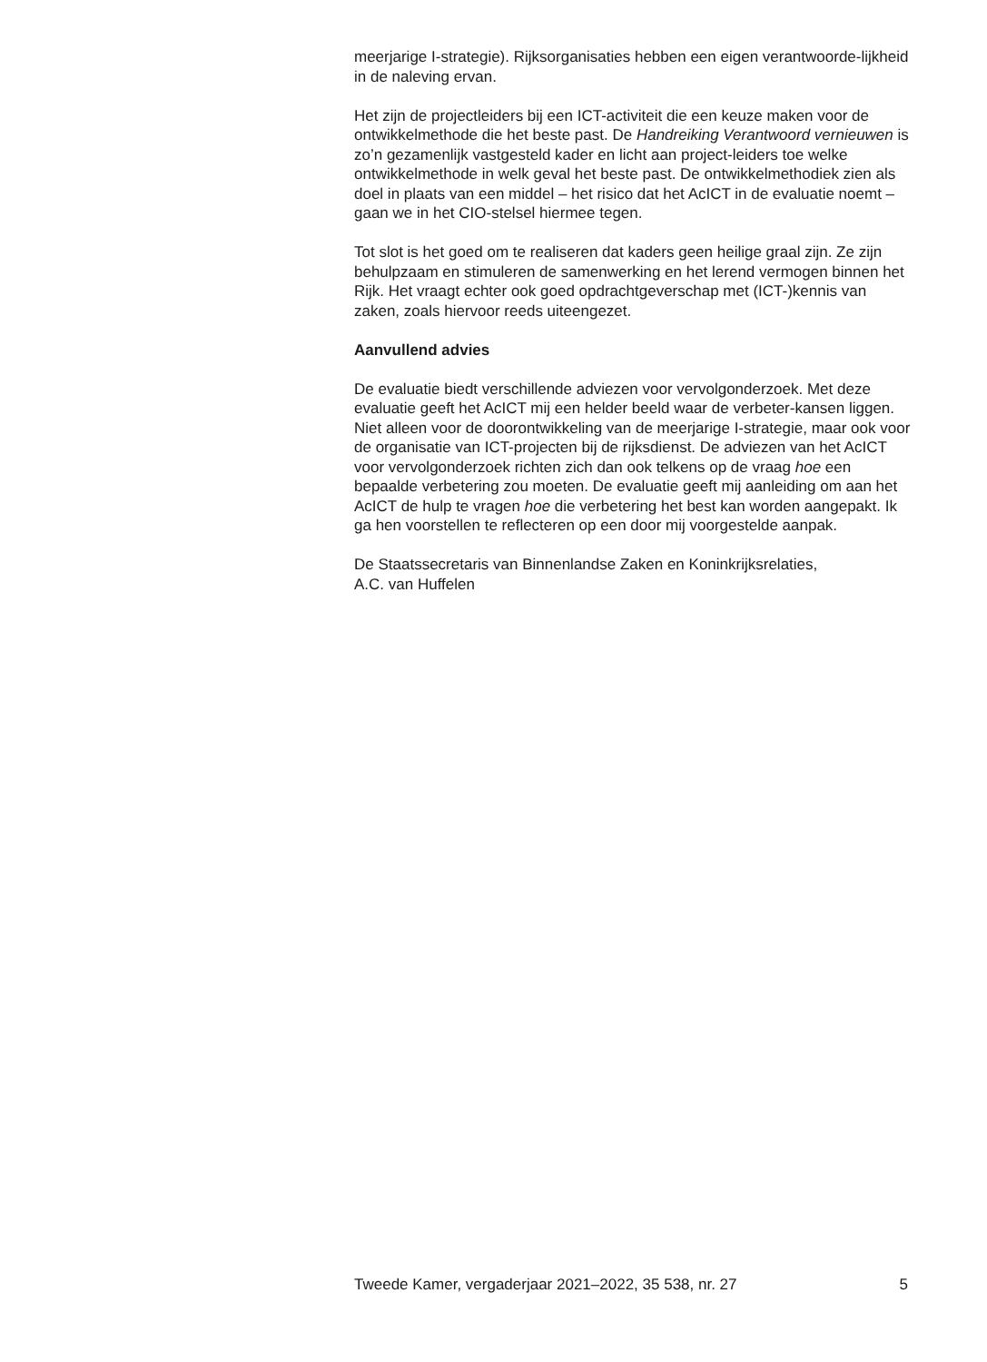meerjarige I-strategie). Rijksorganisaties hebben een eigen verantwoorde-lijkheid in de naleving ervan.
Het zijn de projectleiders bij een ICT-activiteit die een keuze maken voor de ontwikkelmethode die het beste past. De Handreiking Verantwoord vernieuwen is zo’n gezamenlijk vastgesteld kader en licht aan project-leiders toe welke ontwikkelmethode in welk geval het beste past. De ontwikkelmethodiek zien als doel in plaats van een middel – het risico dat het AcICT in de evaluatie noemt – gaan we in het CIO-stelsel hiermee tegen.
Tot slot is het goed om te realiseren dat kaders geen heilige graal zijn. Ze zijn behulpzaam en stimuleren de samenwerking en het lerend vermogen binnen het Rijk. Het vraagt echter ook goed opdrachtgeverschap met (ICT-)kennis van zaken, zoals hiervoor reeds uiteengezet.
Aanvullend advies
De evaluatie biedt verschillende adviezen voor vervolgonderzoek. Met deze evaluatie geeft het AcICT mij een helder beeld waar de verbeter-kansen liggen. Niet alleen voor de doorontwikkeling van de meerjarige I-strategie, maar ook voor de organisatie van ICT-projecten bij de rijksdienst. De adviezen van het AcICT voor vervolgonderzoek richten zich dan ook telkens op de vraag hoe een bepaalde verbetering zou moeten. De evaluatie geeft mij aanleiding om aan het AcICT de hulp te vragen hoe die verbetering het best kan worden aangepakt. Ik ga hen voorstellen te reflecteren op een door mij voorgestelde aanpak.
De Staatssecretaris van Binnenlandse Zaken en Koninkrijksrelaties,
A.C. van Huffelen
Tweede Kamer, vergaderjaar 2021–2022, 35 538, nr. 27 5